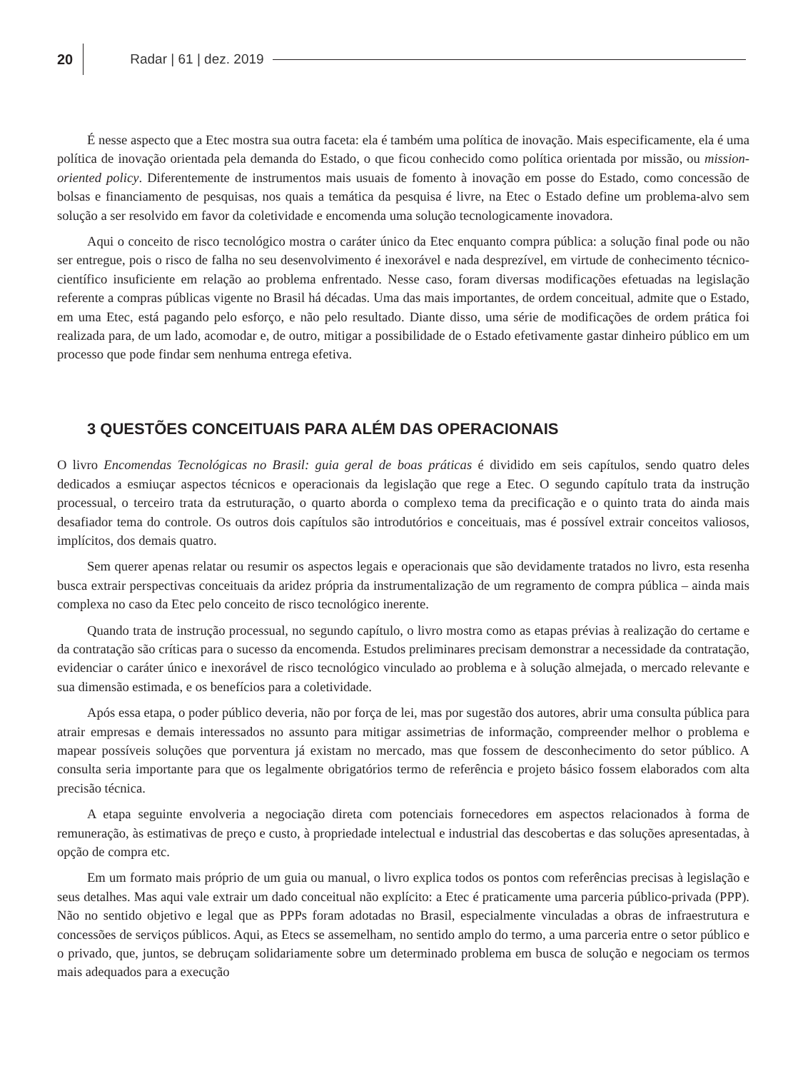20 Radar | 61 | dez. 2019
É nesse aspecto que a Etec mostra sua outra faceta: ela é também uma política de inovação. Mais especificamente, ela é uma política de inovação orientada pela demanda do Estado, o que ficou conhecido como política orientada por missão, ou mission-oriented policy. Diferentemente de instrumentos mais usuais de fomento à inovação em posse do Estado, como concessão de bolsas e financiamento de pesquisas, nos quais a temática da pesquisa é livre, na Etec o Estado define um problema-alvo sem solução a ser resolvido em favor da coletividade e encomenda uma solução tecnologicamente inovadora.
Aqui o conceito de risco tecnológico mostra o caráter único da Etec enquanto compra pública: a solução final pode ou não ser entregue, pois o risco de falha no seu desenvolvimento é inexorável e nada desprezível, em virtude de conhecimento técnico-científico insuficiente em relação ao problema enfrentado. Nesse caso, foram diversas modificações efetuadas na legislação referente a compras públicas vigente no Brasil há décadas. Uma das mais importantes, de ordem conceitual, admite que o Estado, em uma Etec, está pagando pelo esforço, e não pelo resultado. Diante disso, uma série de modificações de ordem prática foi realizada para, de um lado, acomodar e, de outro, mitigar a possibilidade de o Estado efetivamente gastar dinheiro público em um processo que pode findar sem nenhuma entrega efetiva.
3 QUESTÕES CONCEITUAIS PARA ALÉM DAS OPERACIONAIS
O livro Encomendas Tecnológicas no Brasil: guia geral de boas práticas é dividido em seis capítulos, sendo quatro deles dedicados a esmiuçar aspectos técnicos e operacionais da legislação que rege a Etec. O segundo capítulo trata da instrução processual, o terceiro trata da estruturação, o quarto aborda o complexo tema da precificação e o quinto trata do ainda mais desafiador tema do controle. Os outros dois capítulos são introdutórios e conceituais, mas é possível extrair conceitos valiosos, implícitos, dos demais quatro.
Sem querer apenas relatar ou resumir os aspectos legais e operacionais que são devidamente tratados no livro, esta resenha busca extrair perspectivas conceituais da aridez própria da instrumentalização de um regramento de compra pública – ainda mais complexa no caso da Etec pelo conceito de risco tecnológico inerente.
Quando trata de instrução processual, no segundo capítulo, o livro mostra como as etapas prévias à realização do certame e da contratação são críticas para o sucesso da encomenda. Estudos preliminares precisam demonstrar a necessidade da contratação, evidenciar o caráter único e inexorável de risco tecnológico vinculado ao problema e à solução almejada, o mercado relevante e sua dimensão estimada, e os benefícios para a coletividade.
Após essa etapa, o poder público deveria, não por força de lei, mas por sugestão dos autores, abrir uma consulta pública para atrair empresas e demais interessados no assunto para mitigar assimetrias de informação, compreender melhor o problema e mapear possíveis soluções que porventura já existam no mercado, mas que fossem de desconhecimento do setor público. A consulta seria importante para que os legalmente obrigatórios termo de referência e projeto básico fossem elaborados com alta precisão técnica.
A etapa seguinte envolveria a negociação direta com potenciais fornecedores em aspectos relacionados à forma de remuneração, às estimativas de preço e custo, à propriedade intelectual e industrial das descobertas e das soluções apresentadas, à opção de compra etc.
Em um formato mais próprio de um guia ou manual, o livro explica todos os pontos com referências precisas à legislação e seus detalhes. Mas aqui vale extrair um dado conceitual não explícito: a Etec é praticamente uma parceria público-privada (PPP). Não no sentido objetivo e legal que as PPPs foram adotadas no Brasil, especialmente vinculadas a obras de infraestrutura e concessões de serviços públicos. Aqui, as Etecs se assemelham, no sentido amplo do termo, a uma parceria entre o setor público e o privado, que, juntos, se debruçam solidariamente sobre um determinado problema em busca de solução e negociam os termos mais adequados para a execução